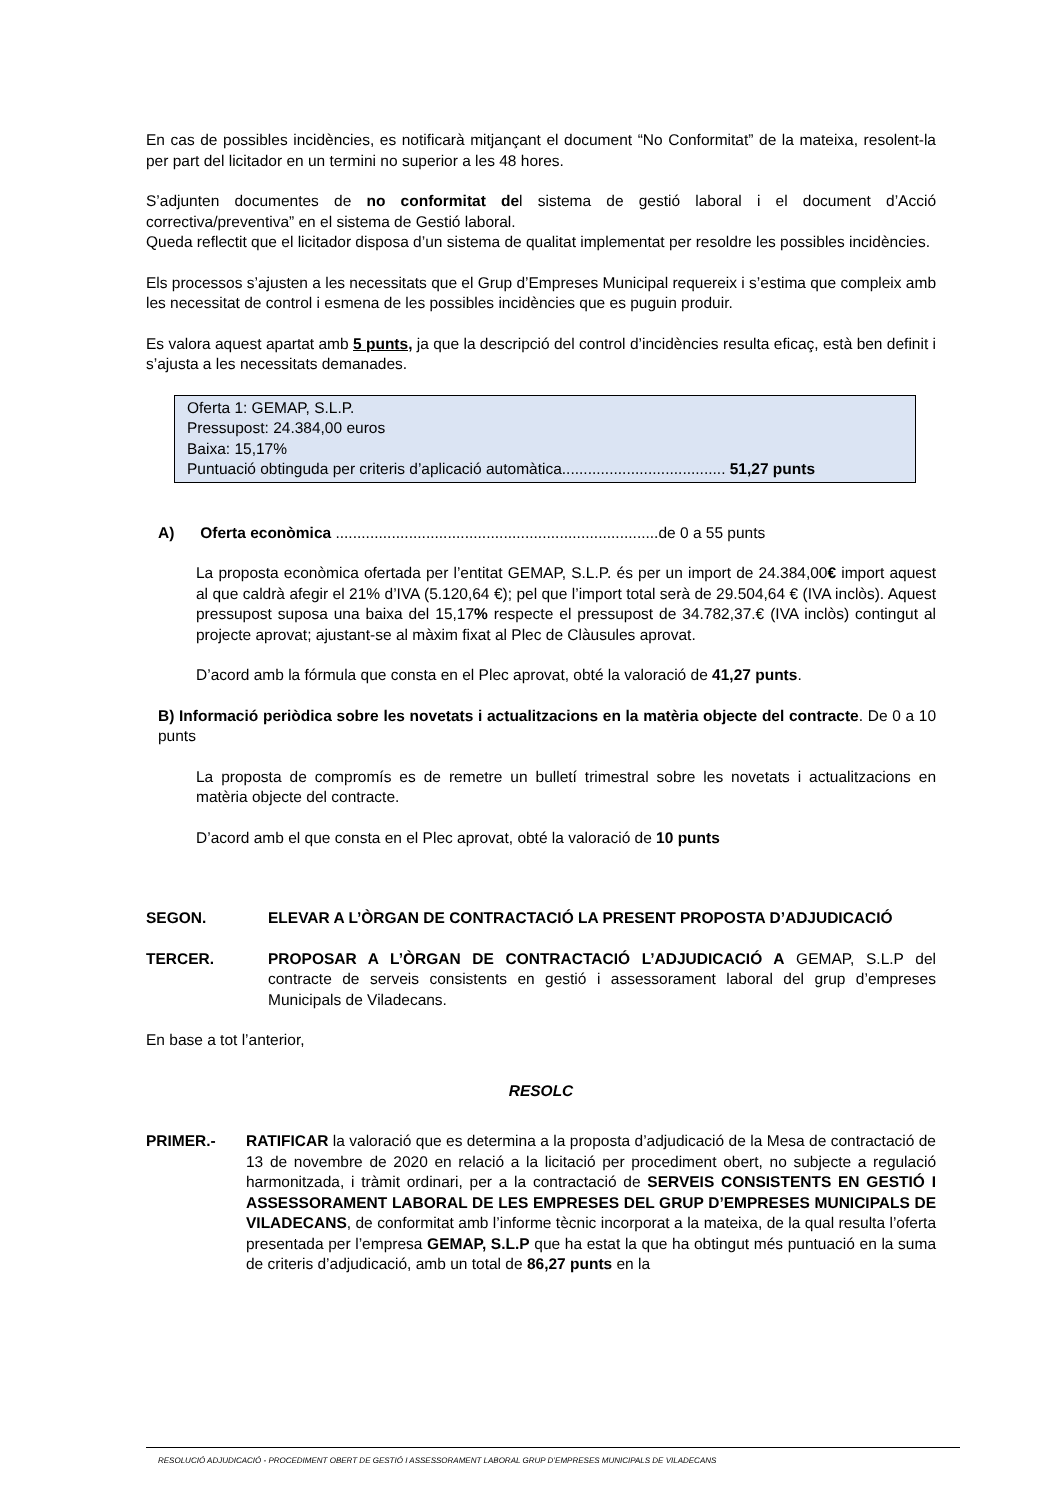En cas de possibles incidències, es notificarà mitjançant el document “No Conformitat” de la mateixa, resolent-la per part del licitador en un termini no superior a les 48 hores.
S’adjunten documentes de no conformitat del sistema de gestió laboral i el document d’Acció correctiva/preventiva” en el sistema de Gestió laboral.
Queda reflectit que el licitador disposa d’un sistema de qualitat implementat per resoldre les possibles incidències.
Els processos s’ajusten a les necessitats que el Grup d’Empreses Municipal requereix i s’estima que compleix amb les necessitat de control i esmena de les possibles incidències que es puguin produir.
Es valora aquest apartat amb 5 punts, ja que la descripció del control d’incidències resulta eficaç, està ben definit i s’ajusta a les necessitats demanades.
Oferta 1: GEMAP, S.L.P.
Pressupost: 24.384,00 euros
Baixa: 15,17%
Puntuació obtinguda per criteris d’aplicació automàtica...................................... 51,27 punts
A) Oferta econòmica ...........................................................................de 0 a 55 punts
La proposta econòmica ofertada per l’entitat GEMAP, S.L.P. és per un import de 24.384,00€ import aquest al que caldrà afegir el 21% d’IVA (5.120,64 €); pel que l’import total serà de 29.504,64 € (IVA inclòs). Aquest pressupost suposa una baixa del 15,17% respecte el pressupost de 34.782,37.€ (IVA inclòs) contingut al projecte aprovat; ajustant-se al màxim fixat al Plec de Clàusules aprovat.
D’acord amb la fórmula que consta en el Plec aprovat, obté la valoració de 41,27 punts.
B) Informació periòdica sobre les novetats i actualitzacions en la matèria objecte del contracte. De 0 a 10 punts
La proposta de compromís es de remetre un bulletí trimestral sobre les novetats i actualitzacions en matèria objecte del contracte.
D’acord amb el que consta en el Plec aprovat, obté la valoració de 10 punts
SEGON. ELEVAR A L’ÒRGAN DE CONTRACTACIÓ LA PRESENT PROPOSTA D’ADJUDICACIÓ
TERCER. PROPOSAR A L’ÒRGAN DE CONTRACTACIÓ L’ADJUDICACIÓ A GEMAP, S.L.P del contracte de serveis consistents en gestió i assessorament laboral del grup d’empreses Municipals de Viladecans.
En base a tot l’anterior,
RESOLC
PRIMER.- RATIFICAR la valoració que es determina a la proposta d’adjudicació de la Mesa de contractació de 13 de novembre de 2020 en relació a la licitació per procediment obert, no subjecte a regulació harmonitzada, i tràmit ordinari, per a la contractació de SERVEIS CONSISTENTS EN GESTIÓ I ASSESSORAMENT LABORAL DE LES EMPRESES DEL GRUP D’EMPRESES MUNICIPALS DE VILADECANS, de conformitat amb l’informe tècnic incorporat a la mateixa, de la qual resulta l’oferta presentada per l’empresa GEMAP, S.L.P que ha estat la que ha obtingut més puntuació en la suma de criteris d’adjudicació, amb un total de 86,27 punts en la
RESOLUCIÓ ADJUDICACIÓ - PROCEDIMENT OBERT DE GESTIÓ I ASSESSORAMENT LABORAL GRUP D’EMPRESES MUNICIPALS DE VILADECANS